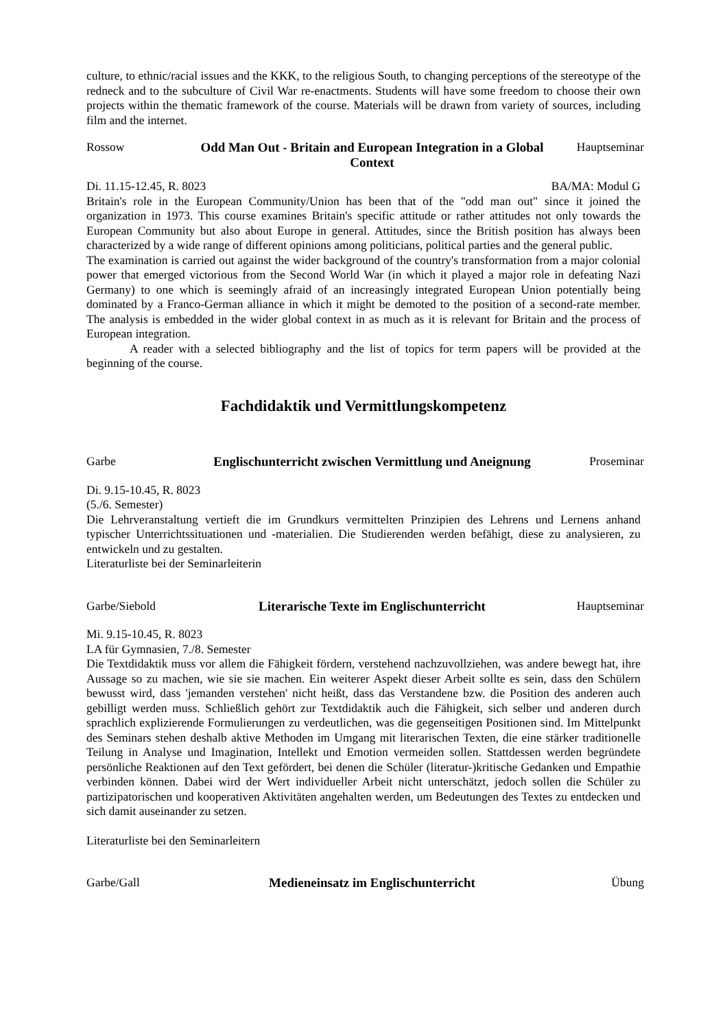culture, to ethnic/racial issues and the KKK, to the religious South, to changing perceptions of the stereotype of the redneck and to the subculture of Civil War re-enactments. Students will have some freedom to choose their own projects within the thematic framework of the course. Materials will be drawn from variety of sources, including film and the internet.
Rossow Odd Man Out - Britain and European Integration in a Global Context
Hauptseminar
Di. 11.15-12.45, R. 8023 BA/MA: Modul G
Britain's role in the European Community/Union has been that of the "odd man out" since it joined the organization in 1973. This course examines Britain's specific attitude or rather attitudes not only towards the European Community but also about Europe in general. Attitudes, since the British position has always been characterized by a wide range of different opinions among politicians, political parties and the general public.
The examination is carried out against the wider background of the country's transformation from a major colonial power that emerged victorious from the Second World War (in which it played a major role in defeating Nazi Germany) to one which is seemingly afraid of an increasingly integrated European Union potentially being dominated by a Franco-German alliance in which it might be demoted to the position of a second-rate member. The analysis is embedded in the wider global context in as much as it is relevant for Britain and the process of European integration.
A reader with a selected bibliography and the list of topics for term papers will be provided at the beginning of the course.
Fachdidaktik und Vermittlungskompetenz
Garbe Englischunterricht zwischen Vermittlung und Aneignung
Proseminar
Di. 9.15-10.45, R. 8023
(5./6. Semester)
Die Lehrveranstaltung vertieft die im Grundkurs vermittelten Prinzipien des Lehrens und Lernens anhand typischer Unterrichtssituationen und -materialien. Die Studierenden werden befähigt, diese zu analysieren, zu entwickeln und zu gestalten.
Literaturliste bei der Seminarleiterin
Garbe/Siebold Literarische Texte im Englischunterricht
Hauptseminar
Mi. 9.15-10.45, R. 8023
LA für Gymnasien, 7./8. Semester
Die Textdidaktik muss vor allem die Fähigkeit fördern, verstehend nachzuvollziehen, was andere bewegt hat, ihre Aussage so zu machen, wie sie sie machen. Ein weiterer Aspekt dieser Arbeit sollte es sein, dass den Schülern bewusst wird, dass 'jemanden verstehen' nicht heißt, dass das Verstandene bzw. die Position des anderen auch gebilligt werden muss. Schließlich gehört zur Textdidaktik auch die Fähigkeit, sich selber und anderen durch sprachlich explizierende Formulierungen zu verdeutlichen, was die gegenseitigen Positionen sind. Im Mittelpunkt des Seminars stehen deshalb aktive Methoden im Umgang mit literarischen Texten, die eine stärker traditionelle Teilung in Analyse und Imagination, Intellekt und Emotion vermeiden sollen. Stattdessen werden begründete persönliche Reaktionen auf den Text gefördert, bei denen die Schüler (literatur-)kritische Gedanken und Empathie verbinden können. Dabei wird der Wert individueller Arbeit nicht unterschätzt, jedoch sollen die Schüler zu partizipatorischen und kooperativen Aktivitäten angehalten werden, um Bedeutungen des Textes zu entdecken und sich damit auseinander zu setzen.
Literaturliste bei den Seminarleitern
Garbe/Gall Medieneinsatz im Englischunterricht
Übung